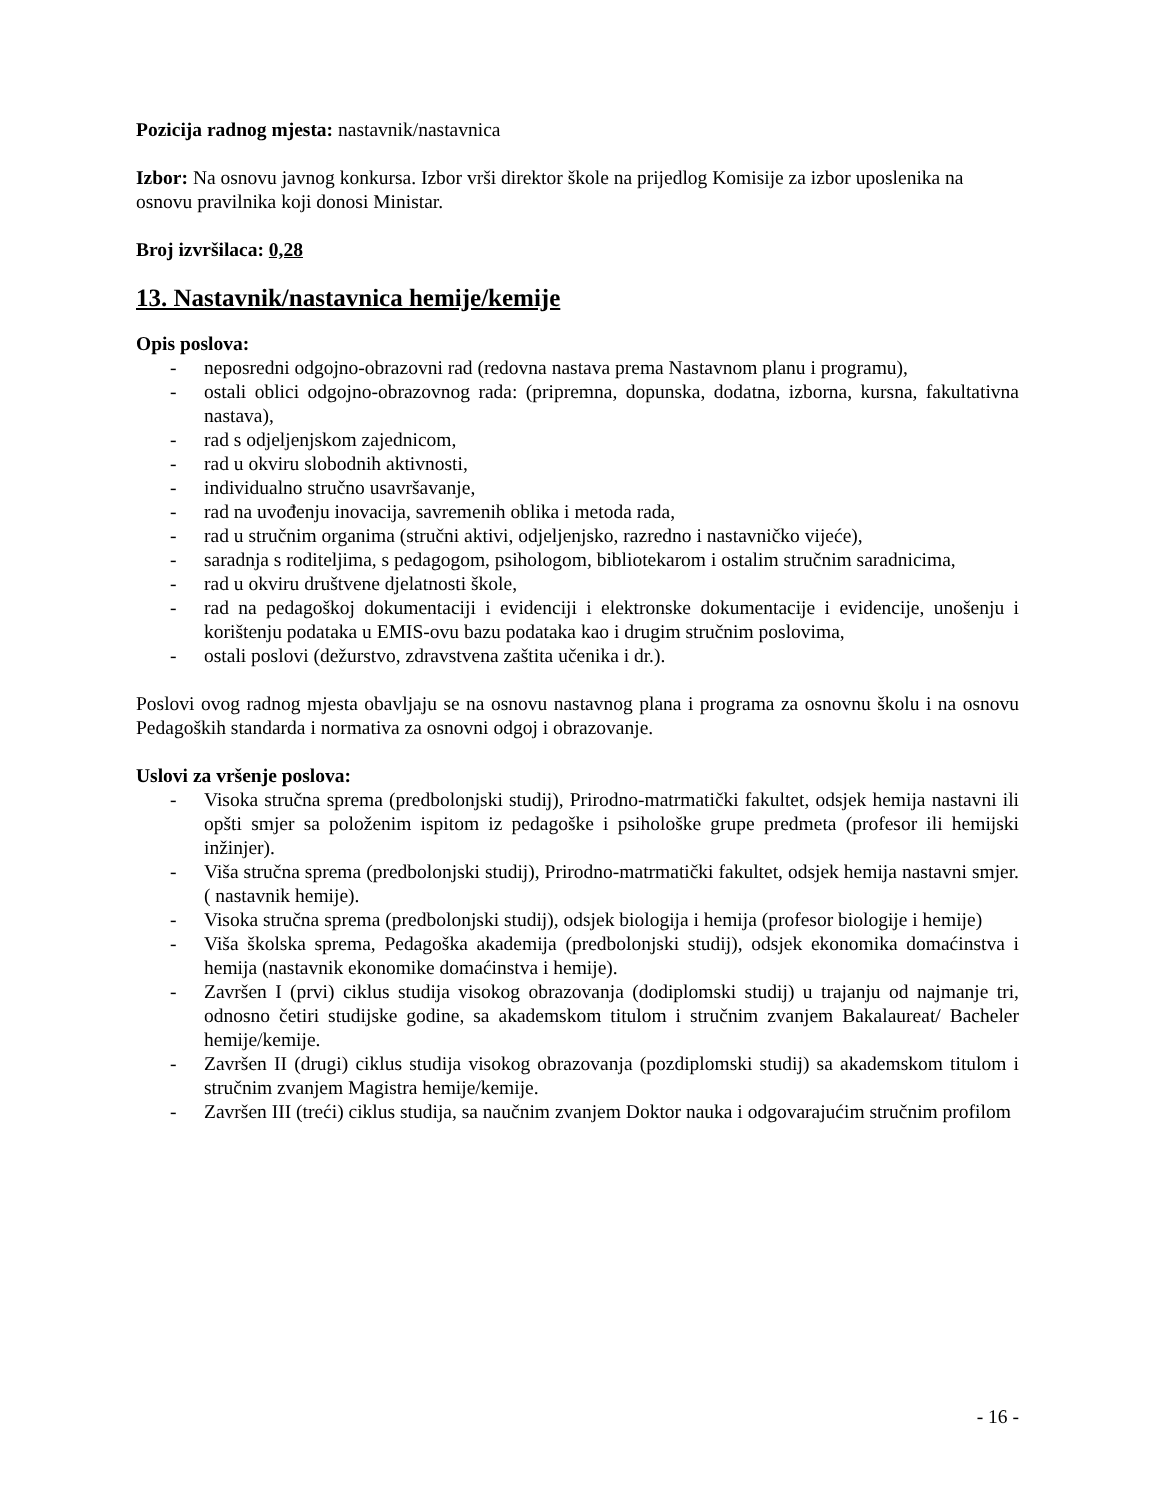Pozicija radnog mjesta: nastavnik/nastavnica
Izbor: Na osnovu javnog konkursa. Izbor vrši direktor škole na prijedlog Komisije za izbor uposlenika na osnovu pravilnika koji donosi Ministar.
Broj izvršilaca: 0,28
13. Nastavnik/nastavnica hemije/kemije
Opis poslova:
- neposredni odgojno-obrazovni rad (redovna nastava prema Nastavnom planu i programu),
- ostali oblici odgojno-obrazovnog rada: (pripremna, dopunska, dodatna, izborna, kursna, fakultativna nastava),
- rad s odjeljenjskom zajednicom,
- rad u okviru slobodnih aktivnosti,
- individualno stručno usavršavanje,
- rad na uvođenju inovacija, savremenih oblika i metoda rada,
- rad u stručnim organima (stručni aktivi, odjeljenjsko, razredno i nastavničko vijeće),
- saradnja s roditeljima, s pedagogom, psihologom, bibliotekarom i ostalim stručnim saradnicima,
- rad u okviru društvene djelatnosti škole,
- rad na pedagoškoj dokumentaciji i evidenciji i elektronske dokumentacije i evidencije, unošenju i korištenju podataka u EMIS-ovu bazu podataka kao i drugim stručnim poslovima,
- ostali poslovi (dežurstvo, zdravstvena zaštita učenika i dr.).
Poslovi ovog radnog mjesta obavljaju se na osnovu nastavnog plana i programa za osnovnu školu i na osnovu Pedagoških standarda i normativa za osnovni odgoj i obrazovanje.
Uslovi za vršenje poslova:
- Visoka stručna sprema (predbolonjski studij), Prirodno-matrmatički fakultet, odsjek hemija nastavni ili opšti smjer sa položenim ispitom iz pedagoške i psihološke grupe predmeta (profesor ili hemijski inžinjer).
- Viša stručna sprema (predbolonjski studij), Prirodno-matrmatički fakultet, odsjek hemija nastavni smjer. ( nastavnik hemije).
- Visoka stručna sprema (predbolonjski studij), odsjek biologija i hemija (profesor biologije i hemije)
- Viša školska sprema, Pedagoška akademija (predbolonjski studij), odsjek ekonomika domaćinstva i hemija (nastavnik ekonomike domaćinstva i hemije).
- Završen I (prvi) ciklus studija visokog obrazovanja (dodiplomski studij) u trajanju od najmanje tri, odnosno četiri studijske godine, sa akademskom titulom i stručnim zvanjem Bakalaureat/ Bacheler hemije/kemije.
- Završen II (drugi) ciklus studija visokog obrazovanja (pozdiplomski studij) sa akademskom titulom i stručnim zvanjem Magistra hemije/kemije.
- Završen III (treći) ciklus studija, sa naučnim zvanjem Doktor nauka i odgovarajućim stručnim profilom
- 16 -